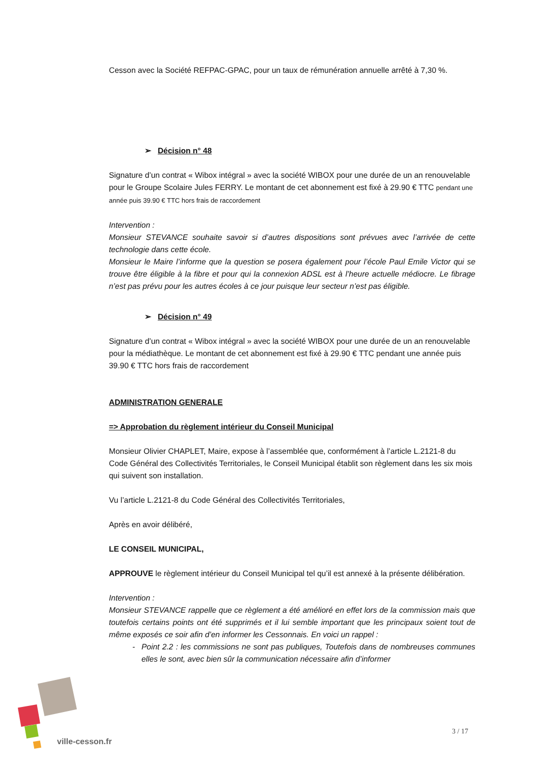Cesson avec la Société REFPAC-GPAC, pour un taux de rémunération annuelle arrêté à 7,30 %.
➢ Décision n° 48
Signature d’un contrat « Wibox intégral » avec la société WIBOX pour une durée de un an renouvelable pour le Groupe Scolaire Jules FERRY. Le montant de cet abonnement est fixé à 29.90 € TTC pendant une année puis 39.90 € TTC hors frais de raccordement
Intervention :
Monsieur STEVANCE souhaite savoir si d’autres dispositions sont prévues avec l’arrivée de cette technologie dans cette école.
Monsieur le Maire l’informe que la question se posera également pour l’école Paul Emile Victor qui se trouve être éligible à la fibre et pour qui la connexion ADSL est à l’heure actuelle médiocre. Le fibrage n’est pas prévu pour les autres écoles à ce jour puisque leur secteur n’est pas éligible.
➢ Décision n° 49
Signature d’un contrat « Wibox intégral » avec la société WIBOX pour une durée de un an renouvelable pour la médiathèque. Le montant de cet abonnement est fixé à 29.90 € TTC pendant une année puis 39.90 € TTC hors frais de raccordement
ADMINISTRATION GENERALE
=> Approbation du règlement intérieur du Conseil Municipal
Monsieur Olivier CHAPLET, Maire, expose à l’assemblée que, conformément à l’article L.2121-8 du Code Général des Collectivités Territoriales, le Conseil Municipal établit son règlement dans les six mois qui suivent son installation.
Vu l’article L.2121-8 du Code Général des Collectivités Territoriales,
Après en avoir délibéré,
LE CONSEIL MUNICIPAL,
APPROUVE le règlement intérieur du Conseil Municipal tel qu’il est annexé à la présente délibération.
Intervention :
Monsieur STEVANCE rappelle que ce règlement a été amélioré en effet lors de la commission mais que toutefois certains points ont été supprimés et il lui semble important que les principaux soient tout de même exposés ce soir afin d’en informer les Cessonnais. En voici un rappel :
Point 2.2 : les commissions ne sont pas publiques, Toutefois dans de nombreuses communes elles le sont, avec bien sûr la communication nécessaire afin d’informer
ville-cesson.fr
3 / 17